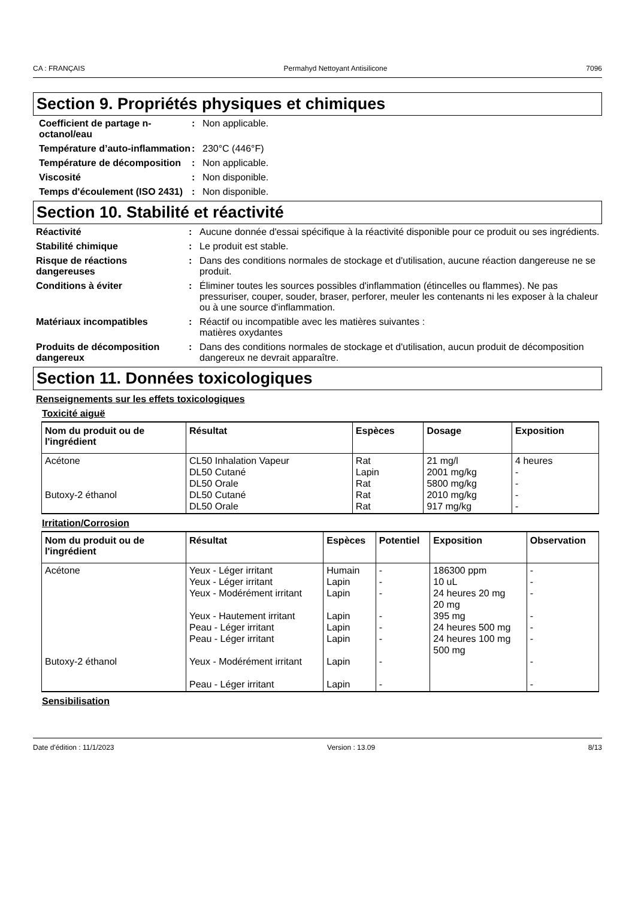CA : FRANÇAIS Permahyd Nettoyant Antisilicone 7096
Section 9. Propriétés physiques et chimiques
Coefficient de partage n-octanol/eau
: Non applicable.
Température d’auto-inflammation
: 230°C (446°F)
Température de décomposition
: Non applicable.
Viscosité : Non disponible.
Temps d'écoulement (ISO 2431)
: Non disponible.
Section 10. Stabilité et réactivité
Réactivité : Aucune donnée d'essai spécifique à la réactivité disponible pour ce produit ou ses ingrédients.
Stabilité chimique : Le produit est stable.
Risque de réactions dangereuses
: Dans des conditions normales de stockage et d'utilisation, aucune réaction dangereuse ne se produit.
Conditions à éviter : Éliminer toutes les sources possibles d'inflammation (étincelles ou flammes). Ne pas pressuriser, couper, souder, braser, perforer, meuler les contenants ni les exposer à la chaleur ou à une source d'inflammation.
Matériaux incompatibles : Réactif ou incompatible avec les matières suivantes :
matières oxydantes
Produits de décomposition dangereux
: Dans des conditions normales de stockage et d'utilisation, aucun produit de décomposition dangereux ne devrait apparaître.
Section 11. Données toxicologiques
Renseignements sur les effets toxicologiques
Toxicité aiguë
| Nom du produit ou de l'ingrédient | Résultat | Espèces | Dosage | Exposition |
| --- | --- | --- | --- | --- |
| Acétone Butoxy-2 éthanol | CL50 Inhalation Vapeur DL50 Cutané DL50 Orale DL50 Cutané DL50 Orale | Rat Lapin Rat Rat Rat | 21 mg/l 2001 mg/kg 5800 mg/kg 2010 mg/kg 917 mg/kg | 4 heures - - - - |
Irritation/Corrosion
| Nom du produit ou de l'ingrédient | Résultat | Espèces | Potentiel | Exposition | Observation |
| --- | --- | --- | --- | --- | --- |
| Acétone Butoxy-2 éthanol | Yeux - Léger irritant Yeux - Léger irritant Yeux - Modérément irritant Yeux - Hautement irritant Peau - Léger irritant Peau - Léger irritant Yeux - Modérément irritant Peau - Léger irritant | Humain Lapin Lapin Lapin Lapin Lapin Lapin Lapin | - - - - - - - - | 186300 ppm 10 uL 24 heures 20 mg 20 mg 395 mg 24 heures 500 mg 24 heures 100 mg 500 mg | - - - - - - - - |
Sensibilisation
Date d'édition : 11/1/2023 Version : 13.09 8/13